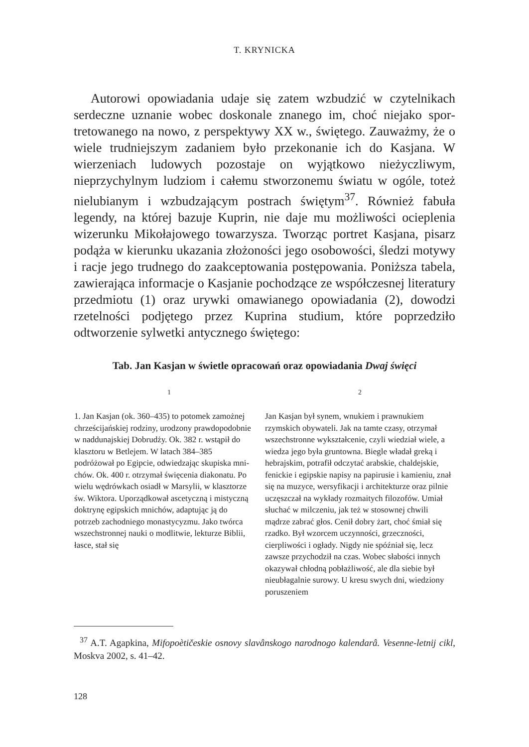T. KRYNICKA
Autorowi opowiadania udaje się zatem wzbudzić w czytelnikach serdeczne uznanie wobec doskonale znanego im, choć niejako spor­tretowanego na nowo, z perspektywy XX w., świętego. Zauważmy, że o wiele trudniejszym zadaniem było przekonanie ich do Kasjana. W wierzeniach ludowych pozostaje on wyjątkowo nieżyczliwym, nieprzychylnym ludziom i całemu stworzonemu światu w ogóle, toteż nielubianym i wzbudzającym postrach świętym<sup>37</sup>. Również fabuła legendy, na której bazuje Kuprin, nie daje mu możliwości ocieplenia wizerunku Mikołajowego towarzysza. Tworząc portret Kasjana, pi­sarz podąża w kierunku ukazania złożoności jego osobowości, śledzi motywy i racje jego trudnego do zaakceptowania postępowania. Poniższa tabela, zawierająca informacje o Kasjanie pochodzące ze współczesnej literatury przedmiotu (1) oraz urywki omawianego opowiadania (2), dowodzi rzetelności podjętego przez Kuprina stu­dium, które poprzedziło odtworzenie sylwetki antycznego świętego:
Tab. Jan Kasjan w świetle opracowań oraz opowiadania Dwaj święci
| 1 | 2 |
| --- | --- |
| 1. Jan Kasjan (ok. 360–435) to potomek zamożnej chrześcijańskiej rodziny, urodzony prawdopodobnie w naddunajskiej Dobrudży. Ok. 382 r. wstąpił do klasztoru w Betlejem. W latach 384–385 podróżował po Egipcie, odwiedzając skupiska mni­chów. Ok. 400 r. otrzymał święcenia diakonatu. Po wielu wędrówkach osiadł w Marsylii, w klasztorze św. Wiktora. Uporządkował ascetyczną i mistyczną doktrynę egipskich mnichów, adaptując ją do potrzeb zachodniego monastycyzmu. Jako twórca wszechstronnej nauki o mod­litwie, lekturze Biblii, łasce, stał się | Jan Kasjan był synem, wnukiem i prawnukiem rzymskich obywateli. Jak na tamte czasy, otrzymał wszechstronne wykształcenie, czyli wiedział wiele, a wiedza jego była gruntowna. Biegle władał greką i hebrajskim, potrafił odczytać arabskie, chaldejskie, fenickie i egipskie napisy na papirusie i kamieniu, znał się na muzyce, wersyfikacji i architekturze oraz pilnie uczęszczał na wykłady rozmaitych filozofów. Umiał słuchać w milczeniu, jak też w stosownej chwili mądrze zabrać głos. Ce­nił dobry żart, choć śmiał się rzadko. Był wzorcem uczynności, grzeczności, cierpliwości i ogłady. Nigdy nie spóźniał się, lecz zawsze przychodził na czas. Wobec słabości innych okazywał chłodną pobłażliwość, ale dla siebie był nieubłagalnie su­rowy. U kresu swych dni, wiedziony poruszeniem |
<sup>37</sup> A.T. Agapkina, Mifopoètičeskie osnovy slavânskogo narodnogo kalendarâ. Ve­senne-letnij cikl, Moskva 2002, s. 41–42.
128